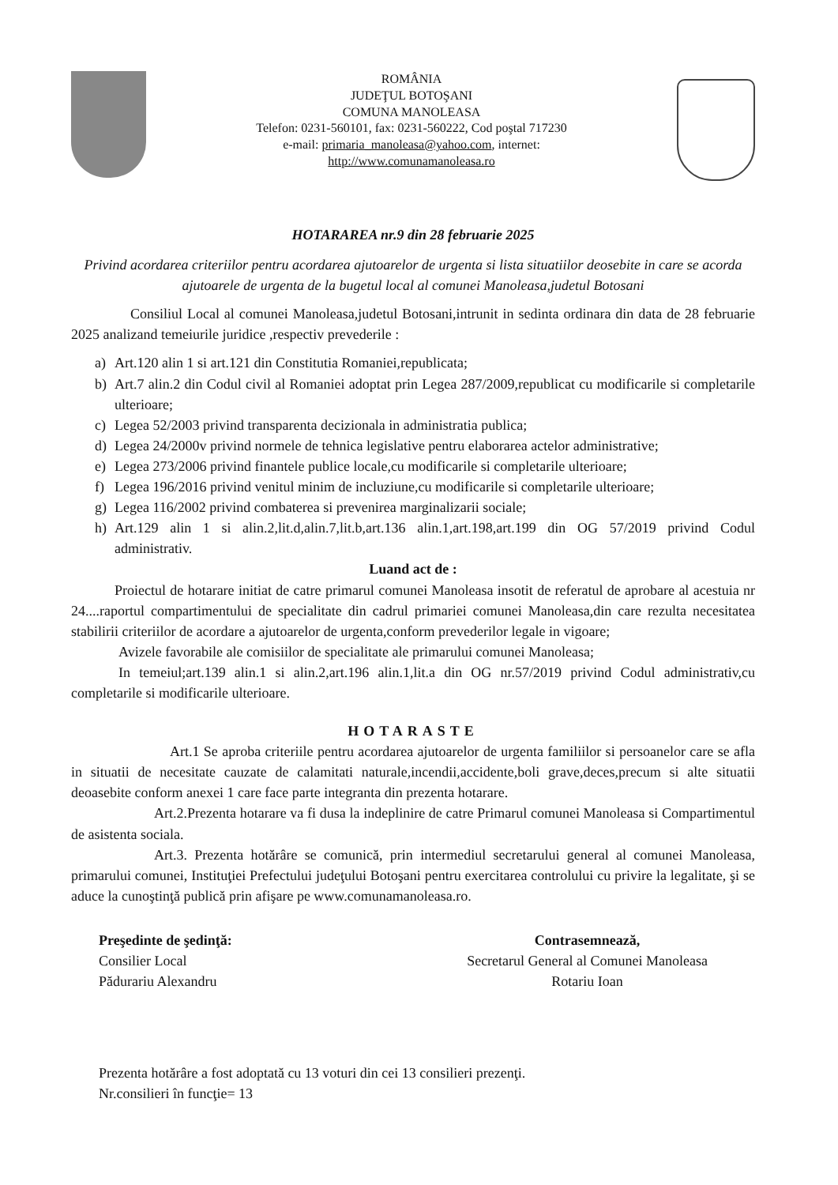ROMÂNIA
JUDEŢUL BOTOŞANI
COMUNA MANOLEASA
Telefon: 0231-560101, fax: 0231-560222, Cod poştal 717230
e-mail: primaria_manoleasa@yahoo.com, internet:
http://www.comunamanoleasa.ro
HOTARAREA nr.9 din 28 februarie 2025
Privind acordarea criteriilor pentru acordarea ajutoarelor de urgenta si lista situatiilor deosebite in care se acorda ajutoarele de urgenta de la bugetul local al comunei Manoleasa,judetul Botosani
Consiliul Local al comunei Manoleasa,judetul Botosani,intrunit in sedinta ordinara din data de 28 februarie 2025 analizand temeiurile juridice ,respectiv prevederile :
a) Art.120 alin 1 si art.121 din Constitutia Romaniei,republicata;
b) Art.7 alin.2 din Codul civil al Romaniei adoptat prin Legea 287/2009,republicat cu modificarile si completarile ulterioare;
c) Legea 52/2003 privind transparenta decizionala in administratia publica;
d) Legea 24/2000v privind normele de tehnica legislative pentru elaborarea actelor administrative;
e) Legea 273/2006 privind finantele publice locale,cu modificarile si completarile ulterioare;
f) Legea 196/2016 privind venitul minim de incluziune,cu modificarile si completarile ulterioare;
g) Legea 116/2002 privind combaterea si prevenirea marginalizarii sociale;
h) Art.129 alin 1 si alin.2,lit.d,alin.7,lit.b,art.136 alin.1,art.198,art.199 din OG 57/2019 privind Codul administrativ.
Luand act de :
Proiectul de hotarare initiat de catre primarul comunei Manoleasa insotit de referatul de aprobare al acestuia nr 24....raportul compartimentului de specialitate din cadrul primariei comunei Manoleasa,din care rezulta necesitatea stabilirii criteriilor de acordare a ajutoarelor de urgenta,conform prevederilor legale in vigoare;
Avizele favorabile ale comisiilor de specialitate ale primarului comunei Manoleasa;
In temeiul;art.139 alin.1 si alin.2,art.196 alin.1,lit.a din OG nr.57/2019 privind Codul administrativ,cu completarile si modificarile ulterioare.
HOTARASTE
Art.1 Se aproba criteriile pentru acordarea ajutoarelor de urgenta familiilor si persoanelor care se afla in situatii de necesitate cauzate de calamitati naturale,incendii,accidente,boli grave,deces,precum si alte situatii deoasebite conform anexei 1 care face parte integranta din prezenta hotarare.
Art.2.Prezenta hotarare va fi dusa la indeplinire de catre Primarul comunei Manoleasa si Compartimentul de asistenta sociala.
Art.3. Prezenta hotărâre se comunică, prin intermediul secretarului general al comunei Manoleasa, primarului comunei, Instituţiei Prefectului judeţului Botoşani pentru exercitarea controlului cu privire la legalitate, şi se aduce la cunoştinţă publică prin afişare pe www.comunamanoleasa.ro.
Preşedinte de şedinţă:
Consilier Local
Pădurariu Alexandru
Contrasemnează,
Secretarul General al Comunei Manoleasa
Rotariu Ioan
Prezenta hotărâre a fost adoptată cu 13 voturi din cei 13 consilieri prezenţi.
Nr.consilieri în funcţie= 13